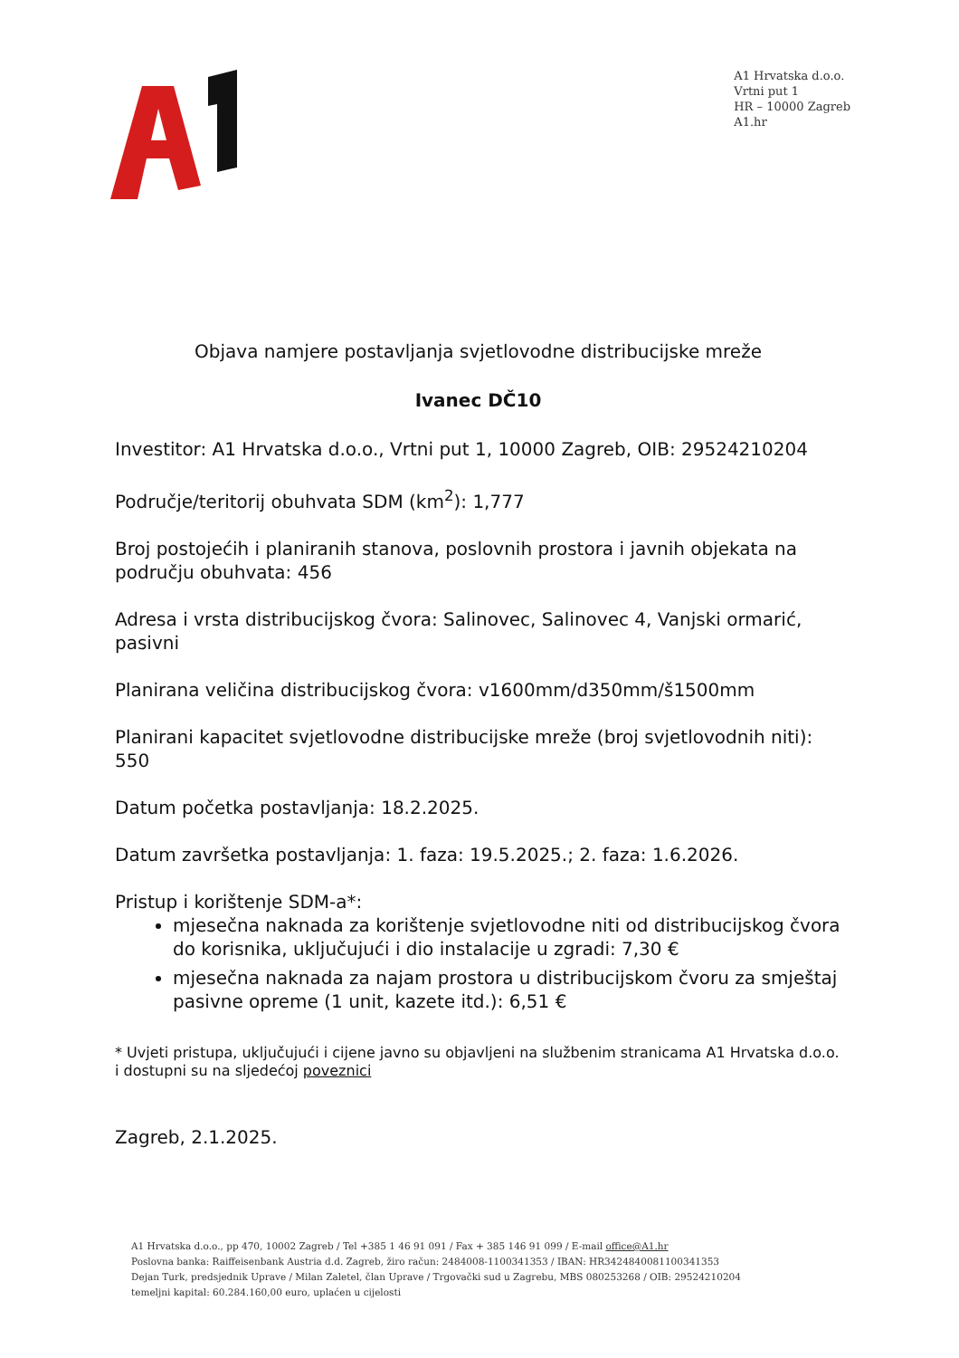A1 Hrvatska d.o.o.
Vrtni put 1
HR – 10000 Zagreb
A1.hr
Objava namjere postavljanja svjetlovodne distribucijske mreže
Ivanec DČ10
Investitor: A1 Hrvatska d.o.o., Vrtni put 1, 10000 Zagreb, OIB: 29524210204
Područje/teritorij obuhvata SDM (km<sup>2</sup>): 1,777
Broj postojećih i planiranih stanova, poslovnih prostora i javnih objekata na području obuhvata: 456
Adresa i vrsta distribucijskog čvora: Salinovec, Salinovec 4, Vanjski ormarić, pasivni
Planirana veličina distribucijskog čvora: v1600mm/d350mm/š1500mm
Planirani kapacitet svjetlovodne distribucijske mreže (broj svjetlovodnih niti): 550
Datum početka postavljanja: 18.2.2025.
Datum završetka postavljanja: 1. faza: 19.5.2025.; 2. faza: 1.6.2026.
Pristup i korištenje SDM-a*:
mjesečna naknada za korištenje svjetlovodne niti od distribucijskog čvora do korisnika, uključujući i dio instalacije u zgradi: 7,30 €
mjesečna naknada za najam prostora u distribucijskom čvoru za smještaj pasivne opreme (1 unit, kazete itd.): 6,51 €
* Uvjeti pristupa, uključujući i cijene javno su objavljeni na službenim stranicama A1 Hrvatska d.o.o. i dostupni su na sljedećoj poveznici
Zagreb, 2.1.2025.
A1 Hrvatska d.o.o., pp 470, 10002 Zagreb / Tel +385 1 46 91 091 / Fax + 385 146 91 099 / E-mail office@A1.hr
Poslovna banka: Raiffeisenbank Austria d.d. Zagreb, žiro račun: 2484008-1100341353 / IBAN: HR3424840081100341353
Dejan Turk, predsjednik Uprave / Milan Zaletel, član Uprave / Trgovački sud u Zagrebu, MBS 080253268 / OIB: 29524210204
temeljni kapital: 60.284.160,00 euro, uplaćen u cijelosti